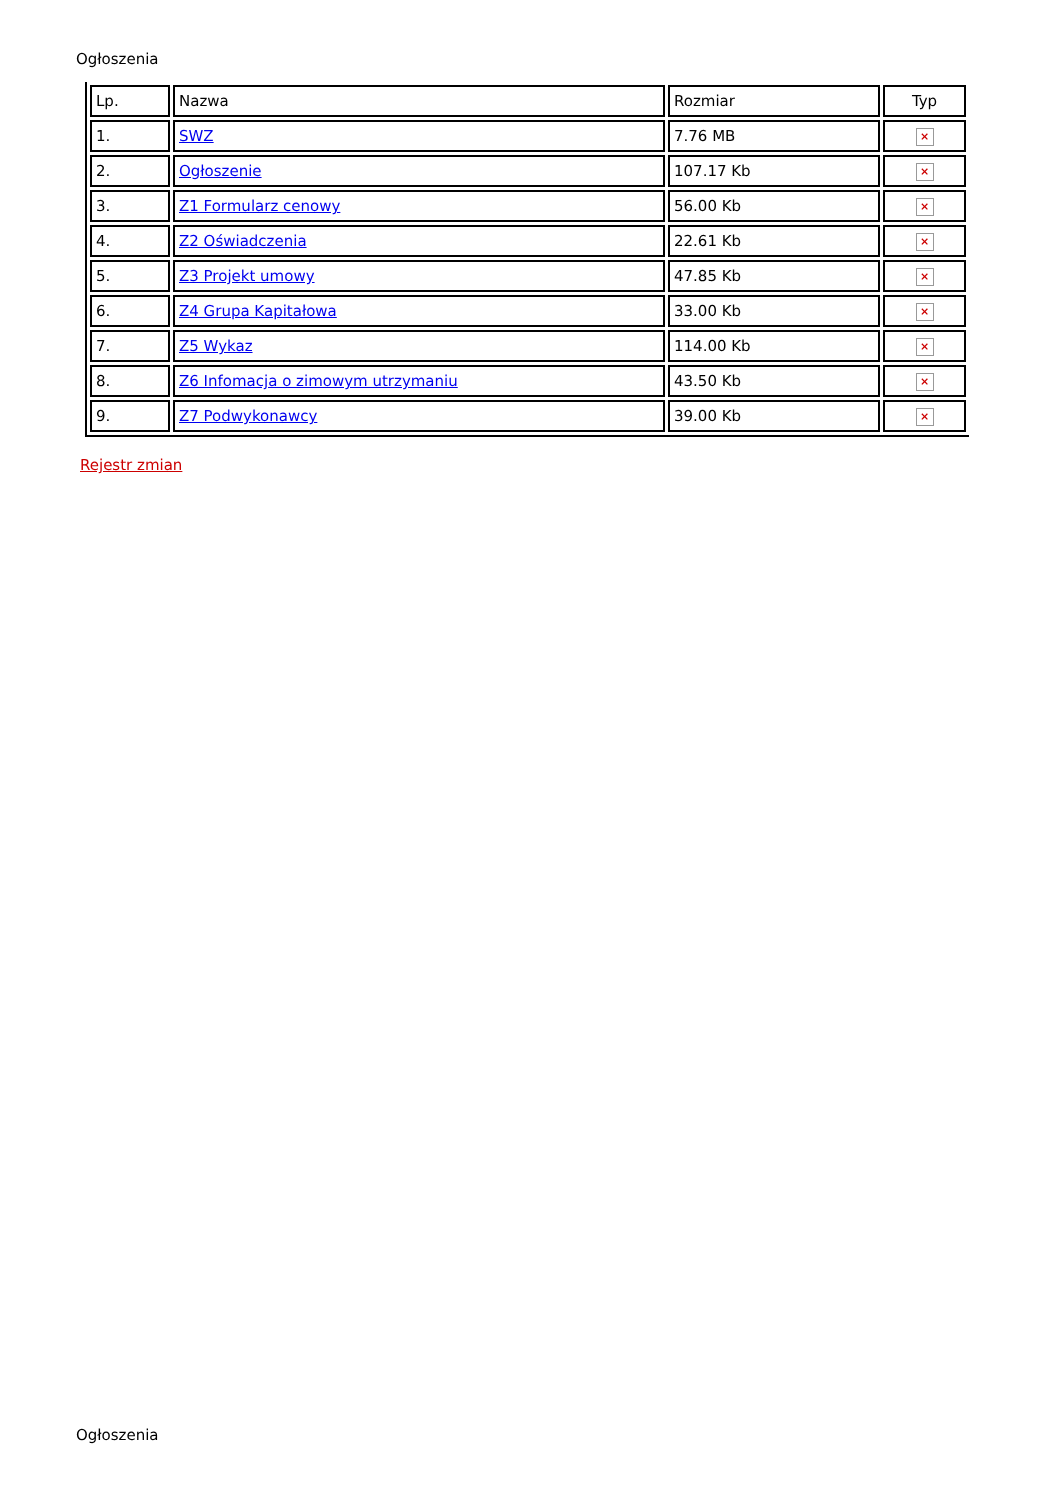Ogłoszenia
| Lp. | Nazwa | Rozmiar | Typ |
| --- | --- | --- | --- |
| 1. | SWZ | 7.76 MB | × |
| 2. | Ogłoszenie | 107.17 Kb | × |
| 3. | Z1 Formularz cenowy | 56.00 Kb | × |
| 4. | Z2 Oświadczenia | 22.61 Kb | × |
| 5. | Z3 Projekt umowy | 47.85 Kb | × |
| 6. | Z4 Grupa Kapitałowa | 33.00 Kb | × |
| 7. | Z5 Wykaz | 114.00 Kb | × |
| 8. | Z6 Infomacja o zimowym utrzymaniu | 43.50 Kb | × |
| 9. | Z7 Podwykonawcy | 39.00 Kb | × |
Rejestr zmian
Ogłoszenia